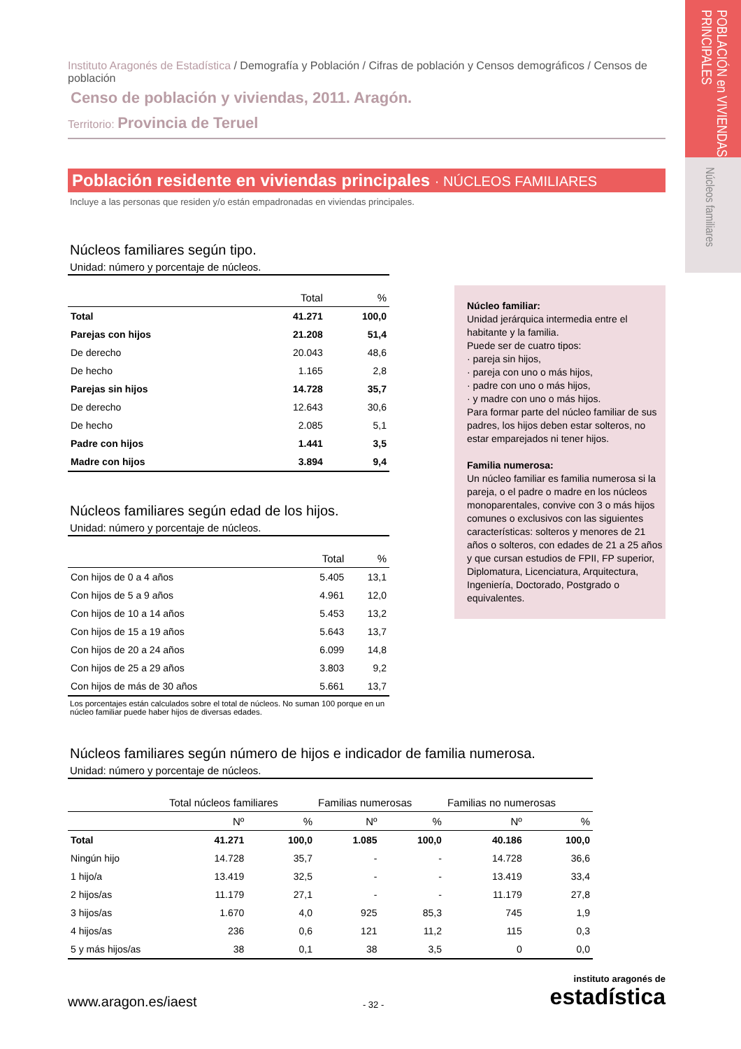POBLACIÓN en VIVIENDAS PRINCIPALES
Núcleos familiares
Instituto Aragonés de Estadística / Demografía y Población / Cifras de población y Censos demográficos / Censos de población
Censo de población y viviendas, 2011. Aragón.
Territorio: Provincia de Teruel
Población residente en viviendas principales · NÚCLEOS FAMILIARES
Incluye a las personas que residen y/o están empadronadas en viviendas principales.
Núcleos familiares según tipo.
Unidad: número y porcentaje de núcleos.
| | Total | % |
| --- | --- | --- |
| Total | 41.271 | 100,0 |
| Parejas con hijos | 21.208 | 51,4 |
| De derecho | 20.043 | 48,6 |
| De hecho | 1.165 | 2,8 |
| Parejas sin hijos | 14.728 | 35,7 |
| De derecho | 12.643 | 30,6 |
| De hecho | 2.085 | 5,1 |
| Padre con hijos | 1.441 | 3,5 |
| Madre con hijos | 3.894 | 9,4 |
Núcleos familiares según edad de los hijos.
Unidad: número y porcentaje de núcleos.
| | Total | % |
| --- | --- | --- |
| Con hijos de 0 a 4 años | 5.405 | 13,1 |
| Con hijos de 5 a 9 años | 4.961 | 12,0 |
| Con hijos de 10 a 14 años | 5.453 | 13,2 |
| Con hijos de 15 a 19 años | 5.643 | 13,7 |
| Con hijos de 20 a 24 años | 6.099 | 14,8 |
| Con hijos de 25 a 29 años | 3.803 | 9,2 |
| Con hijos de más de 30 años | 5.661 | 13,7 |
Los porcentajes están calculados sobre el total de núcleos. No suman 100 porque en un núcleo familiar puede haber hijos de diversas edades.
Núcleo familiar:
Unidad jerárquica intermedia entre el habitante y la familia.
Puede ser de cuatro tipos:
· pareja sin hijos,
· pareja con uno o más hijos,
· padre con uno o más hijos,
· y madre con uno o más hijos.
Para formar parte del núcleo familiar de sus padres, los hijos deben estar solteros, no estar emparejados ni tener hijos.
Familia numerosa:
Un núcleo familiar es familia numerosa si la pareja, o el padre o madre en los núcleos monoparentales, convive con 3 o más hijos comunes o exclusivos con las siguientes características: solteros y menores de 21 años o solteros, con edades de 21 a 25 años y que cursan estudios de FPII, FP superior, Diplomatura, Licenciatura, Arquitectura, Ingeniería, Doctorado, Postgrado o equivalentes.
Núcleos familiares según número de hijos e indicador de familia numerosa.
Unidad: número y porcentaje de núcleos.
| | Total núcleos familiares | | Familias numerosas | | Familias no numerosas | |
| --- | --- | --- | --- | --- | --- | --- |
| | Nº | % | Nº | % | Nº | % |
| Total | 41.271 | 100,0 | 1.085 | 100,0 | 40.186 | 100,0 |
| Ningún hijo | 14.728 | 35,7 | - | - | 14.728 | 36,6 |
| 1 hijo/a | 13.419 | 32,5 | - | - | 13.419 | 33,4 |
| 2 hijos/as | 11.179 | 27,1 | - | - | 11.179 | 27,8 |
| 3 hijos/as | 1.670 | 4,0 | 925 | 85,3 | 745 | 1,9 |
| 4 hijos/as | 236 | 0,6 | 121 | 11,2 | 115 | 0,3 |
| 5 y más hijos/as | 38 | 0,1 | 38 | 3,5 | 0 | 0,0 |
www.aragon.es/iaest
- 32 -
instituto aragonés de
estadística